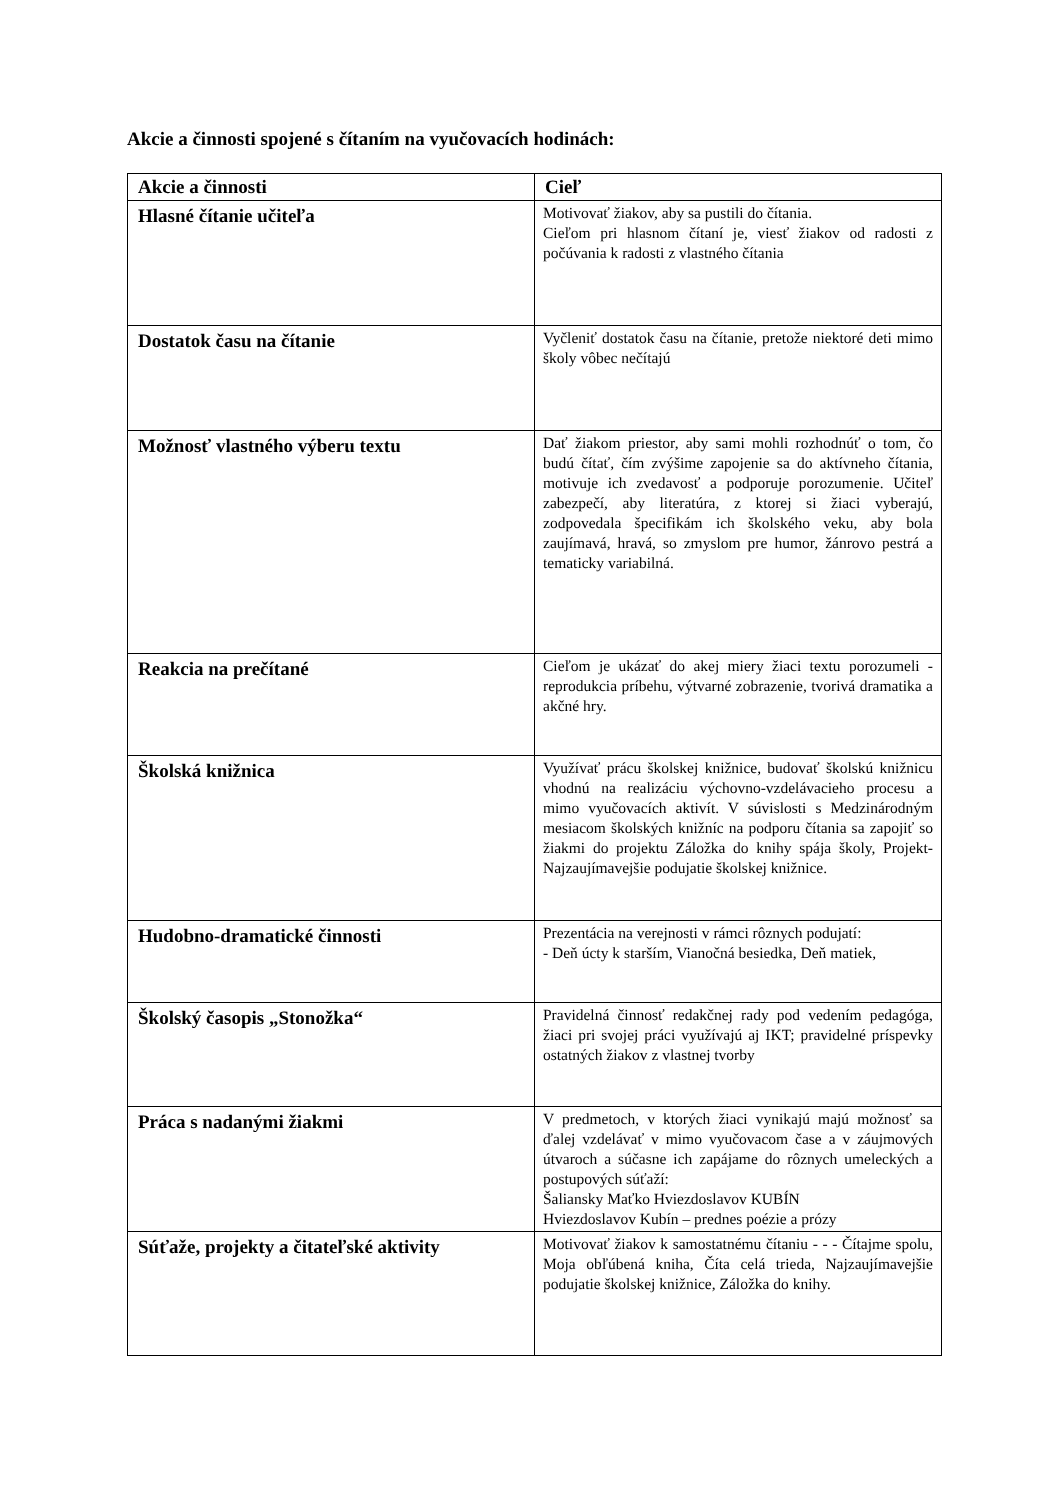Akcie a činnosti spojené s čítaním na vyučovacích hodinách:
| Akcie a činnosti | Cieľ |
| --- | --- |
| Hlasné čítanie učiteľa | Motivovať žiakov, aby sa pustili do čítania. Cieľom pri hlasnom čítaní je, viesť žiakov od radosti z počúvania k radosti z vlastného čítania |
| Dostatok času na čítanie | Vyčleniť dostatok času na čítanie, pretože niektoré deti mimo školy vôbec nečítajú |
| Možnosť vlastného výberu textu | Dať žiakom priestor, aby sami mohli rozhodnúť o tom, čo budú čítať, čím zvýšime zapojenie sa do aktívneho čítania, motivuje ich zvedavosť a podporuje porozumenie. Učiteľ zabezpečí, aby literatúra, z ktorej si žiaci vyberajú, zodpovedala špecifikám ich školského veku, aby bola zaujímavá, hravá, so zmyslom pre humor, žánrovo pestrá a tematicky variabilná. |
| Reakcia na prečítané | Cieľom je ukázať do akej miery žiaci textu porozumeli - reprodukcia príbehu, výtvarné zobrazenie, tvorivá dramatika a akčné hry. |
| Školská knižnica | Využívať prácu školskej knižnice, budovať školskú knižnicu vhodnú na realizáciu výchovno-vzdelávacieho procesu a mimo vyučovacích aktivít. V súvislosti s Medzinárodným mesiacom školských knižníc na podporu čítania sa zapojiť so žiakmi do projektu Záložka do knihy spája školy, Projekt- Najzaujímavejšie podujatie školskej knižnice. |
| Hudobno-dramatické činnosti | Prezentácia na verejnosti v rámci rôznych podujatí: - Deň úcty k starším, Vianočná besiedka, Deň matiek, |
| Školský časopis „Stonožka“ | Pravidelná činnosť redakčnej rady pod vedením pedagóga, žiaci pri svojej práci využívajú aj IKT; pravidelné príspevky ostatných žiakov z vlastnej tvorby |
| Práca s nadanými žiakmi | V predmetoch, v ktorých žiaci vynikajú majú možnosť sa ďalej vzdelávať v mimo vyučovacom čase a v záujmových útvaroch a súčasne ich zapájame do rôznych umeleckých a postupových súťaží: Šaliansky Maťko Hviezdoslavov KUBÍN Hviezdoslavov Kubín – prednes poézie a prózy |
| Súťaže, projekty a čitateľské aktivity | Motivovať žiakov k samostatnému čítaniu - - - Čítajme spolu, Moja obľúbená kniha, Číta celá trieda, Najzaujímavejšie podujatie školskej knižnice, Záložka do knihy. |